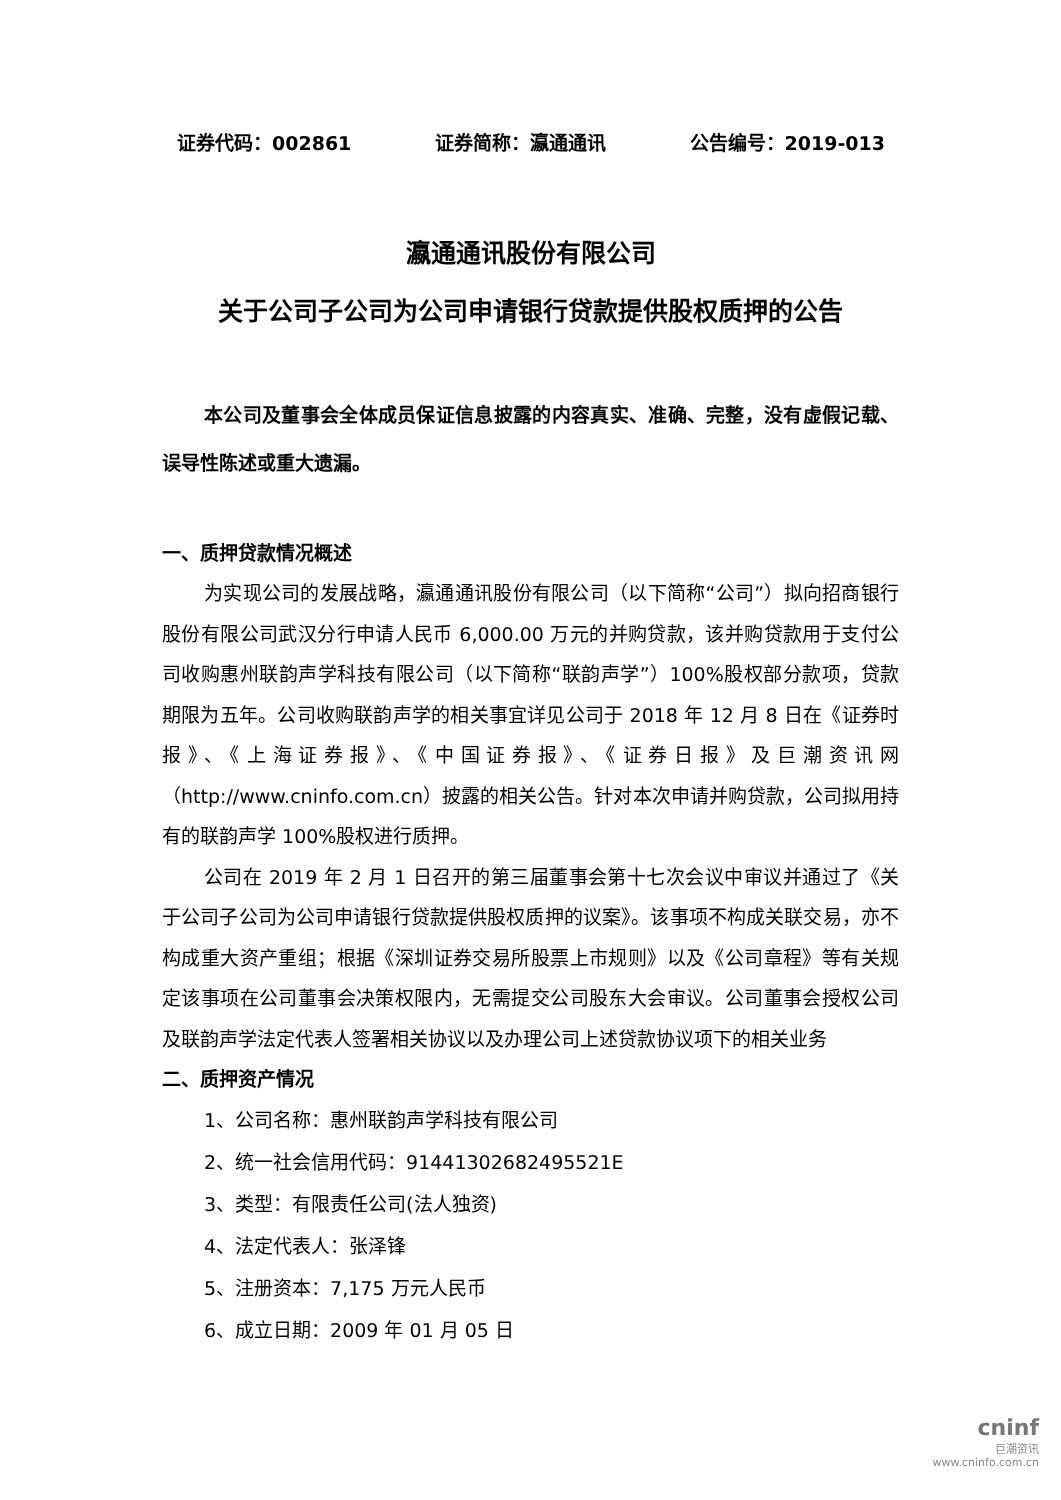证券代码：002861 证券简称：瀛通通讯 公告编号：2019-013
瀛通通讯股份有限公司
关于公司子公司为公司申请银行贷款提供股权质押的公告
本公司及董事会全体成员保证信息披露的内容真实、准确、完整，没有虚假记载、误导性陈述或重大遗漏。
一、质押贷款情况概述
为实现公司的发展战略，瀛通通讯股份有限公司（以下简称“公司”）拟向招商银行股份有限公司武汉分行申请人民币 6,000.00 万元的并购贷款，该并购贷款用于支付公司收购惠州联韵声学科技有限公司（以下简称“联韵声学”）100%股权部分款项，贷款期限为五年。公司收购联韵声学的相关事宜详见公司于 2018 年 12 月 8 日在《证券时报》、《上海证券报》、《中国证券报》、《证券日报》及巨潮资讯网（http://www.cninfo.com.cn）披露的相关公告。针对本次申请并购贷款，公司拟用持有的联韵声学 100%股权进行质押。
公司在 2019 年 2 月 1 日召开的第三届董事会第十七次会议中审议并通过了《关于公司子公司为公司申请银行贷款提供股权质押的议案》。该事项不构成关联交易，亦不构成重大资产重组；根据《深圳证券交易所股票上市规则》以及《公司章程》等有关规定该事项在公司董事会决策权限内，无需提交公司股东大会审议。公司董事会授权公司及联韵声学法定代表人签署相关协议以及办理公司上述贷款协议项下的相关业务
二、质押资产情况
1、公司名称：惠州联韵声学科技有限公司
2、统一社会信用代码：91441302682495521E
3、类型：有限责任公司(法人独资)
4、法定代表人：张泽锋
5、注册资本：7,175 万元人民币
6、成立日期：2009 年 01 月 05 日
cninf
巨潮资讯
www.cninfo.com.cn